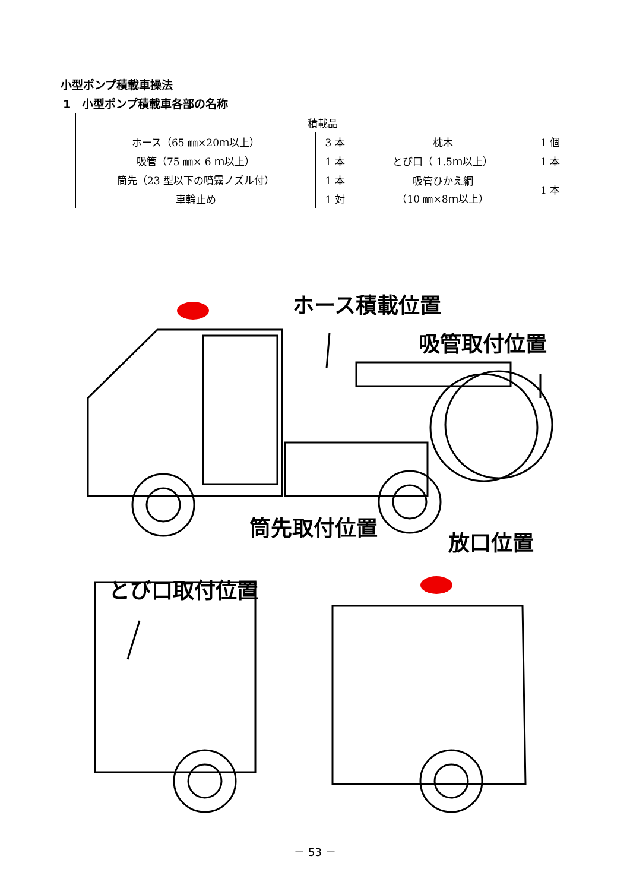小型ポンプ積載車操法
1　小型ポンプ積載車各部の名称
| 積載品 | | | |
| --- | --- | --- | --- |
| ホース（65 ㎜×20ｍ以上） | 3 本 | 枕木 | 1 個 |
| 吸管（75 ㎜× 6 ｍ以上） | 1 本 | とび口（ 1.5ｍ以上） | 1 本 |
| 筒先（23 型以下の噴霧ノズル付） | 1 本 | 吸管ひかえ綱 （10 ㎜×8ｍ以上） | 1 本 |
| 車輪止め | 1 対 | | |
ホース積載位置
吸管取付位置
筒先取付位置
放口位置
とび口取付位置
－ 53 －